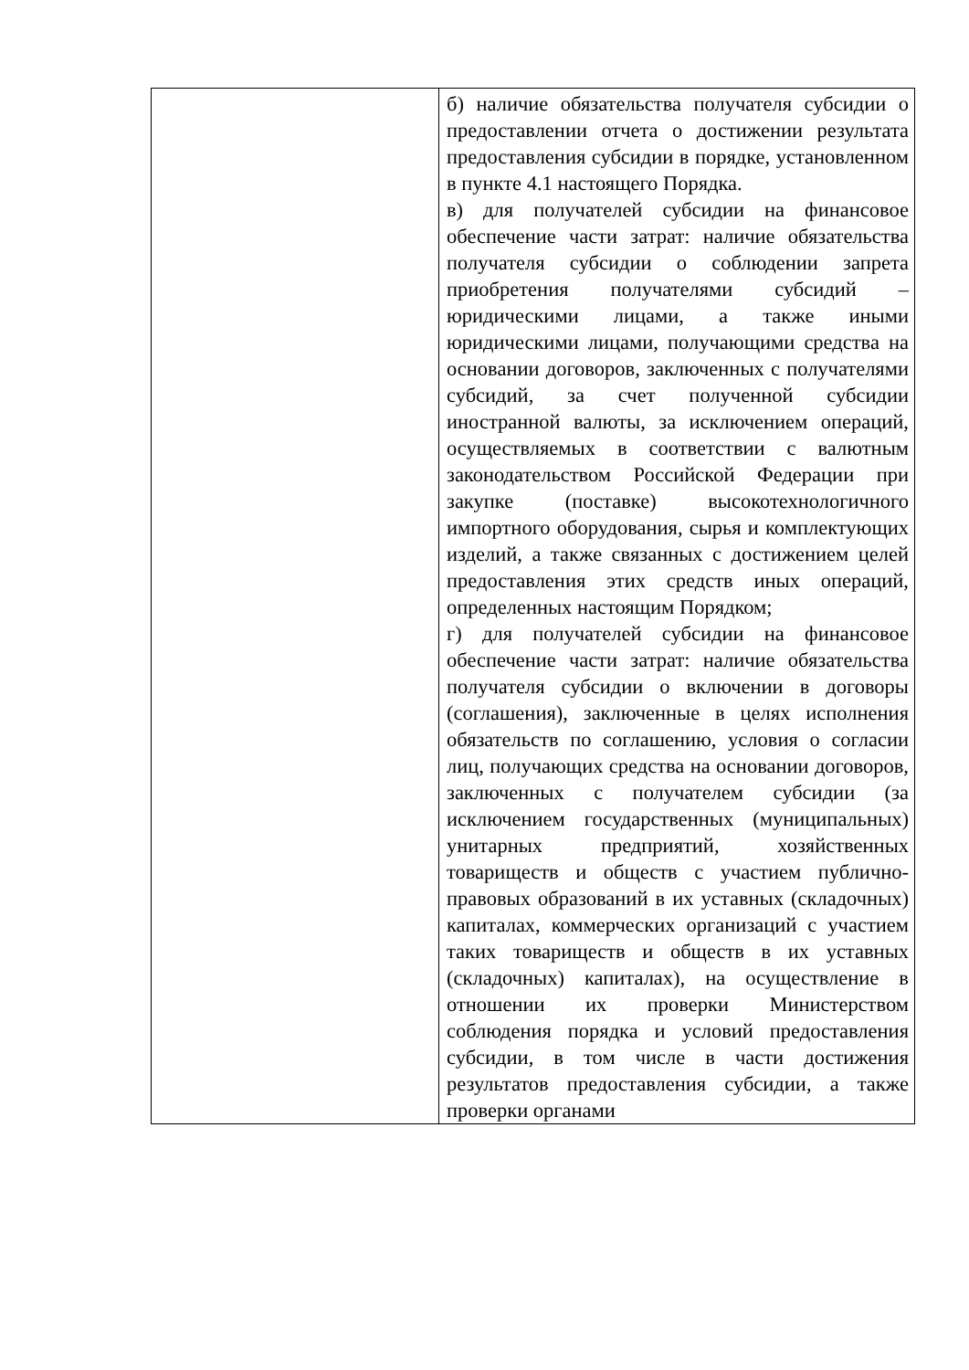| | б) наличие обязательства получателя субсидии о предоставлении отчета о достижении результата предоставления субсидии в порядке, установленном в пункте 4.1 настоящего Порядка. в) для получателей субсидии на финансовое обеспечение части затрат: наличие обязательства получателя субсидии о соблюдении запрета приобретения получателями субсидий – юридическими лицами, а также иными юридическими лицами, получающими средства на основании договоров, заключенных с получателями субсидий, за счет полученной субсидии иностранной валюты, за исключением операций, осуществляемых в соответствии с валютным законодательством Российской Федерации при закупке (поставке) высокотехнологичного импортного оборудования, сырья и комплектующих изделий, а также связанных с достижением целей предоставления этих средств иных операций, определенных настоящим Порядком; г) для получателей субсидии на финансовое обеспечение части затрат: наличие обязательства получателя субсидии о включении в договоры (соглашения), заключенные в целях исполнения обязательств по соглашению, условия о согласии лиц, получающих средства на основании договоров, заключенных с получателем субсидии (за исключением государственных (муниципальных) унитарных предприятий, хозяйственных товариществ и обществ с участием публично-правовых образований в их уставных (складочных) капиталах, коммерческих организаций с участием таких товариществ и обществ в их уставных (складочных) капиталах), на осуществление в отношении их проверки Министерством соблюдения порядка и условий предоставления субсидии, в том числе в части достижения результатов предоставления субсидии, а также проверки органами |